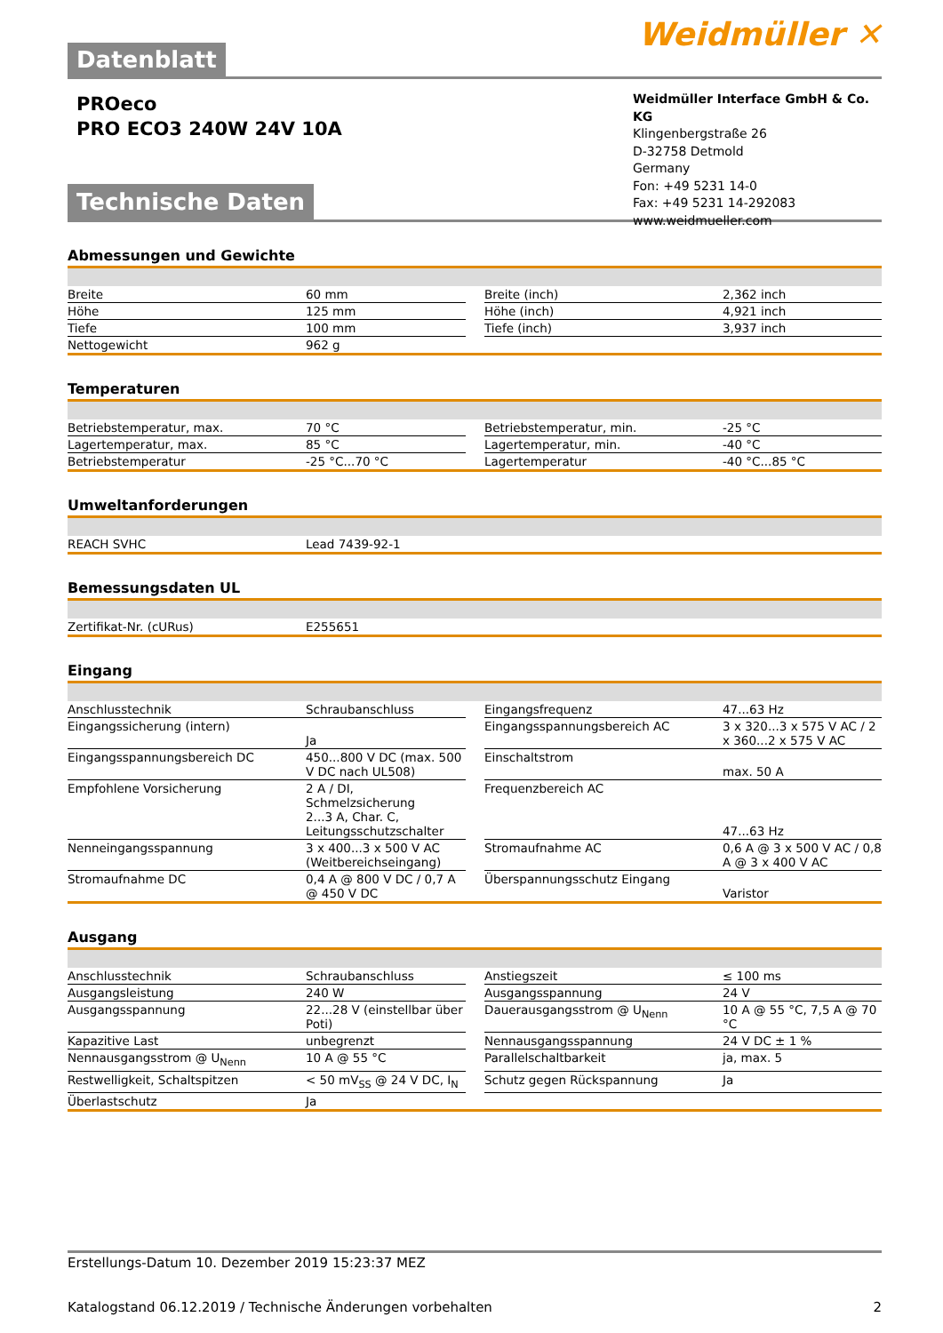Datenblatt
Weidmüller ✕
PROeco
PRO ECO3 240W 24V 10A
Technische Daten
Weidmüller Interface GmbH & Co. KG
Klingenbergstraße 26
D-32758 Detmold
Germany
Fon: +49 5231 14-0
Fax: +49 5231 14-292083
www.weidmueller.com
Abmessungen und Gewichte
| Breite | 60 mm | | Breite (inch) | 2,362 inch |
| Höhe | 125 mm | | Höhe (inch) | 4,921 inch |
| Tiefe | 100 mm | | Tiefe (inch) | 3,937 inch |
| Nettogewicht | 962 g | | | |
Temperaturen
| Betriebstemperatur, max. | 70 °C | | Betriebstemperatur, min. | -25 °C |
| Lagertemperatur, max. | 85 °C | | Lagertemperatur, min. | -40 °C |
| Betriebstemperatur | -25 °C...70 °C | | Lagertemperatur | -40 °C...85 °C |
Umweltanforderungen
| REACH SVHC | Lead 7439-92-1 |
Bemessungsdaten UL
| Zertifikat-Nr. (cURus) | E255651 |
Eingang
| Anschlusstechnik | Schraubanschluss | | Eingangsfrequenz | 47...63 Hz |
| Eingangssicherung (intern) | Ja | | Eingangsspannungsbereich AC | 3 x 320...3 x 575 V AC / 2 x 360...2 x 575 V AC |
| Eingangsspannungsbereich DC | 450...800 V DC (max. 500 V DC nach UL508) | | Einschaltstrom | max. 50 A |
| Empfohlene Vorsicherung | 2 A / DI, Schmelzsicherung 2...3 A, Char. C, Leitungsschutzschalter | | Frequenzbereich AC | 47...63 Hz |
| Nenneingangsspannung | 3 x 400...3 x 500 V AC (Weitbereichseingang) | | Stromaufnahme AC | 0,6 A @ 3 x 500 V AC / 0,8 A @ 3 x 400 V AC |
| Stromaufnahme DC | 0,4 A @ 800 V DC / 0,7 A @ 450 V DC | | Überspannungsschutz Eingang | Varistor |
Ausgang
| Anschlusstechnik | Schraubanschluss | | Anstiegszeit | ≤ 100 ms |
| Ausgangsleistung | 240 W | | Ausgangsspannung | 24 V |
| Ausgangsspannung | 22...28 V (einstellbar über Poti) | | Dauerausgangsstrom @ U<sub>Nenn</sub> | 10 A @ 55 °C, 7,5 A @ 70 °C |
| Kapazitive Last | unbegrenzt | | Nennausgangsspannung | 24 V DC ± 1 % |
| Nennausgangsstrom @ U<sub>Nenn</sub> | 10 A @ 55 °C | | Parallelschaltbarkeit | ja, max. 5 |
| Restwelligkeit, Schaltspitzen | < 50 mV<sub>SS</sub> @ 24 V DC, I<sub>N</sub> | | Schutz gegen Rückspannung | Ja |
| Überlastschutz | Ja | | | |
Erstellungs-Datum 10. Dezember 2019 15:23:37 MEZ
Katalogstand 06.12.2019 / Technische Änderungen vorbehalten 2